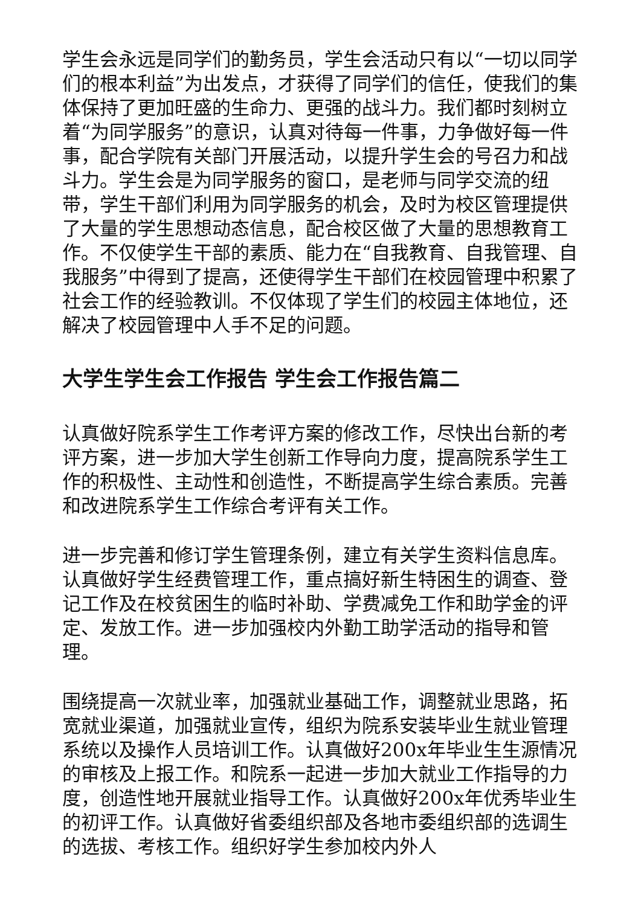学生会永远是同学们的勤务员，学生会活动只有以“一切以同学们的根本利益”为出发点，才获得了同学们的信任，使我们的集体保持了更加旺盛的生命力、更强的战斗力。我们都时刻树立着“为同学服务”的意识，认真对待每一件事，力争做好每一件事，配合学院有关部门开展活动，以提升学生会的号召力和战斗力。学生会是为同学服务的窗口，是老师与同学交流的纽带，学生干部们利用为同学服务的机会，及时为校区管理提供了大量的学生思想动态信息，配合校区做了大量的思想教育工作。不仅使学生干部的素质、能力在“自我教育、自我管理、自我服务”中得到了提高，还使得学生干部们在校园管理中积累了社会工作的经验教训。不仅体现了学生们的校园主体地位，还解决了校园管理中人手不足的问题。
大学生学生会工作报告 学生会工作报告篇二
认真做好院系学生工作考评方案的修改工作，尽快出台新的考评方案，进一步加大学生创新工作导向力度，提高院系学生工作的积极性、主动性和创造性，不断提高学生综合素质。完善和改进院系学生工作综合考评有关工作。
进一步完善和修订学生管理条例，建立有关学生资料信息库。认真做好学生经费管理工作，重点搞好新生特困生的调查、登记工作及在校贫困生的临时补助、学费减免工作和助学金的评定、发放工作。进一步加强校内外勤工助学活动的指导和管理。
围绕提高一次就业率，加强就业基础工作，调整就业思路，拓宽就业渠道，加强就业宣传，组织为院系安装毕业生就业管理系统以及操作人员培训工作。认真做好200x年毕业生生源情况的审核及上报工作。和院系一起进一步加大就业工作指导的力度，创造性地开展就业指导工作。认真做好200x年优秀毕业生的初评工作。认真做好省委组织部及各地市委组织部的选调生的选拔、考核工作。组织好学生参加校内外人